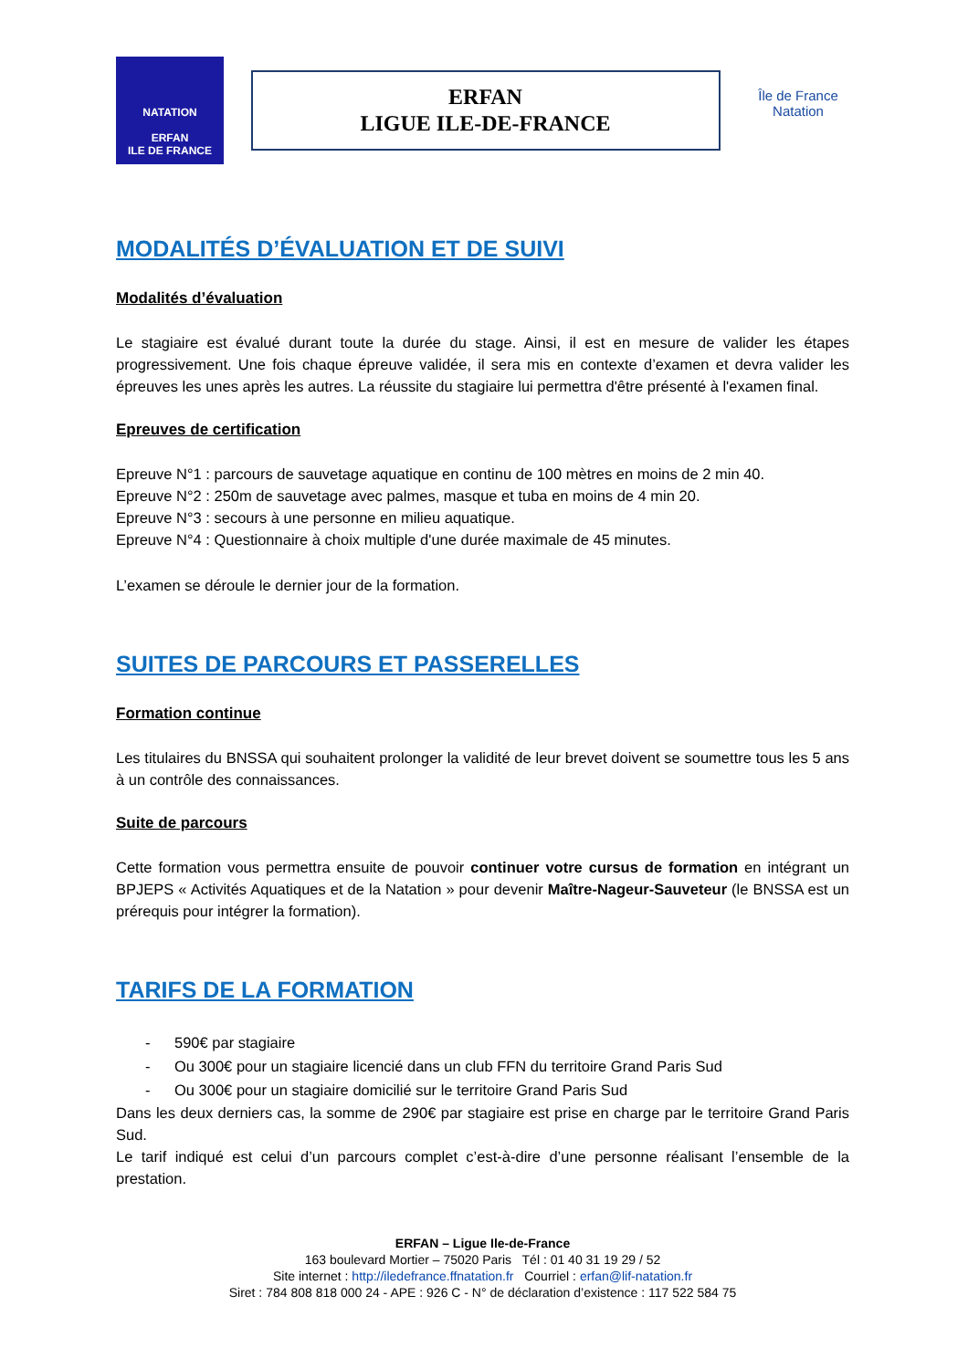NATATION
ERFAN
ILE DE FRANCE
ERFAN
LIGUE ILE-DE-FRANCE
Île de France
Natation
MODALITÉS D’ÉVALUATION ET DE SUIVI
Modalités d’évaluation
Le stagiaire est évalué durant toute la durée du stage. Ainsi, il est en mesure de valider les étapes progressivement. Une fois chaque épreuve validée, il sera mis en contexte d’examen et devra valider les épreuves les unes après les autres. La réussite du stagiaire lui permettra d'être présenté à l'examen final.
Epreuves de certification
Epreuve N°1 : parcours de sauvetage aquatique en continu de 100 mètres en moins de 2 min 40.
Epreuve N°2 : 250m de sauvetage avec palmes, masque et tuba en moins de 4 min 20.
Epreuve N°3 : secours à une personne en milieu aquatique.
Epreuve N°4 : Questionnaire à choix multiple d'une durée maximale de 45 minutes.
L’examen se déroule le dernier jour de la formation.
SUITES DE PARCOURS ET PASSERELLES
Formation continue
Les titulaires du BNSSA qui souhaitent prolonger la validité de leur brevet doivent se soumettre tous les 5 ans à un contrôle des connaissances.
Suite de parcours
Cette formation vous permettra ensuite de pouvoir continuer votre cursus de formation en intégrant un BPJEPS « Activités Aquatiques et de la Natation » pour devenir Maître-Nageur-Sauveteur (le BNSSA est un prérequis pour intégrer la formation).
TARIFS DE LA FORMATION
- 590€ par stagiaire
- Ou 300€ pour un stagiaire licencié dans un club FFN du territoire Grand Paris Sud
- Ou 300€ pour un stagiaire domicilié sur le territoire Grand Paris Sud
Dans les deux derniers cas, la somme de 290€ par stagiaire est prise en charge par le territoire Grand Paris Sud.
Le tarif indiqué est celui d’un parcours complet c’est-à-dire d’une personne réalisant l’ensemble de la prestation.
ERFAN – Ligue Ile-de-France
163 boulevard Mortier – 75020 Paris Tél : 01 40 31 19 29 / 52
Site internet : http://iledefrance.ffnatation.fr Courriel : erfan@lif-natation.fr
Siret : 784 808 818 000 24 - APE : 926 C - N° de déclaration d’existence : 117 522 584 75